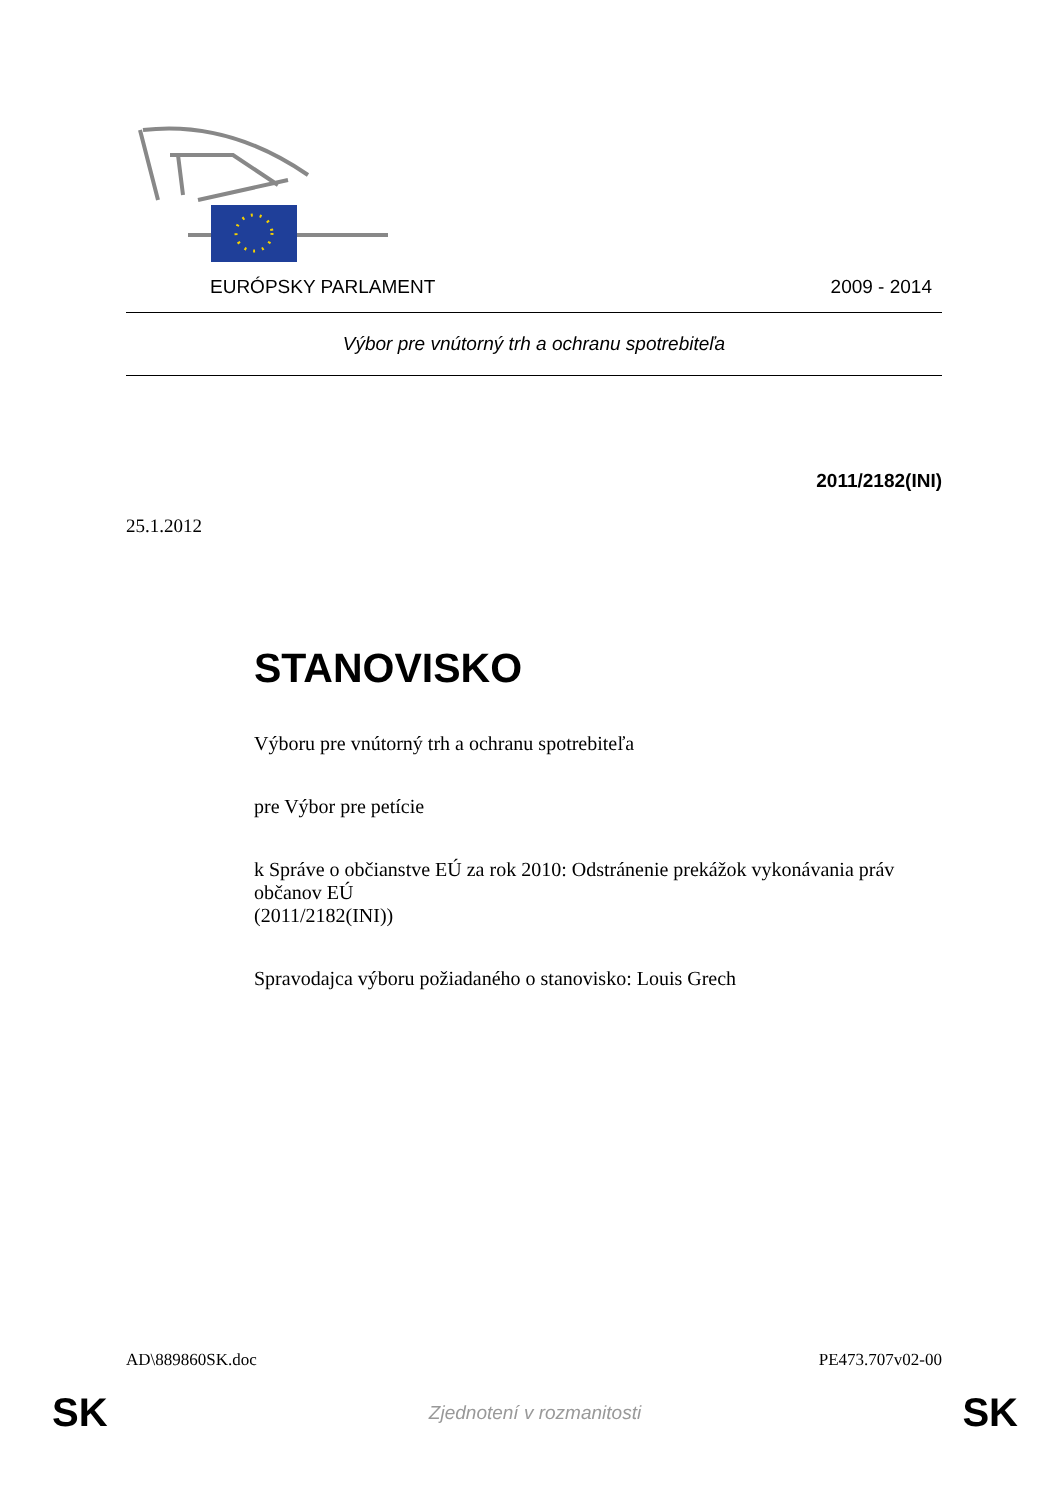EURÓPSKY PARLAMENT 2009 - 2014
Výbor pre vnútorný trh a ochranu spotrebiteľa
2011/2182(INI)
25.1.2012
STANOVISKO
Výboru pre vnútorný trh a ochranu spotrebiteľa
pre Výbor pre petície
k Správe o občianstve EÚ za rok 2010: Odstránenie prekážok vykonávania práv občanov EÚ
(2011/2182(INI))
Spravodajca výboru požiadaného o stanovisko: Louis Grech
AD\889860SK.doc PE473.707v02-00
SK Zjednotení v rozmanitosti SK